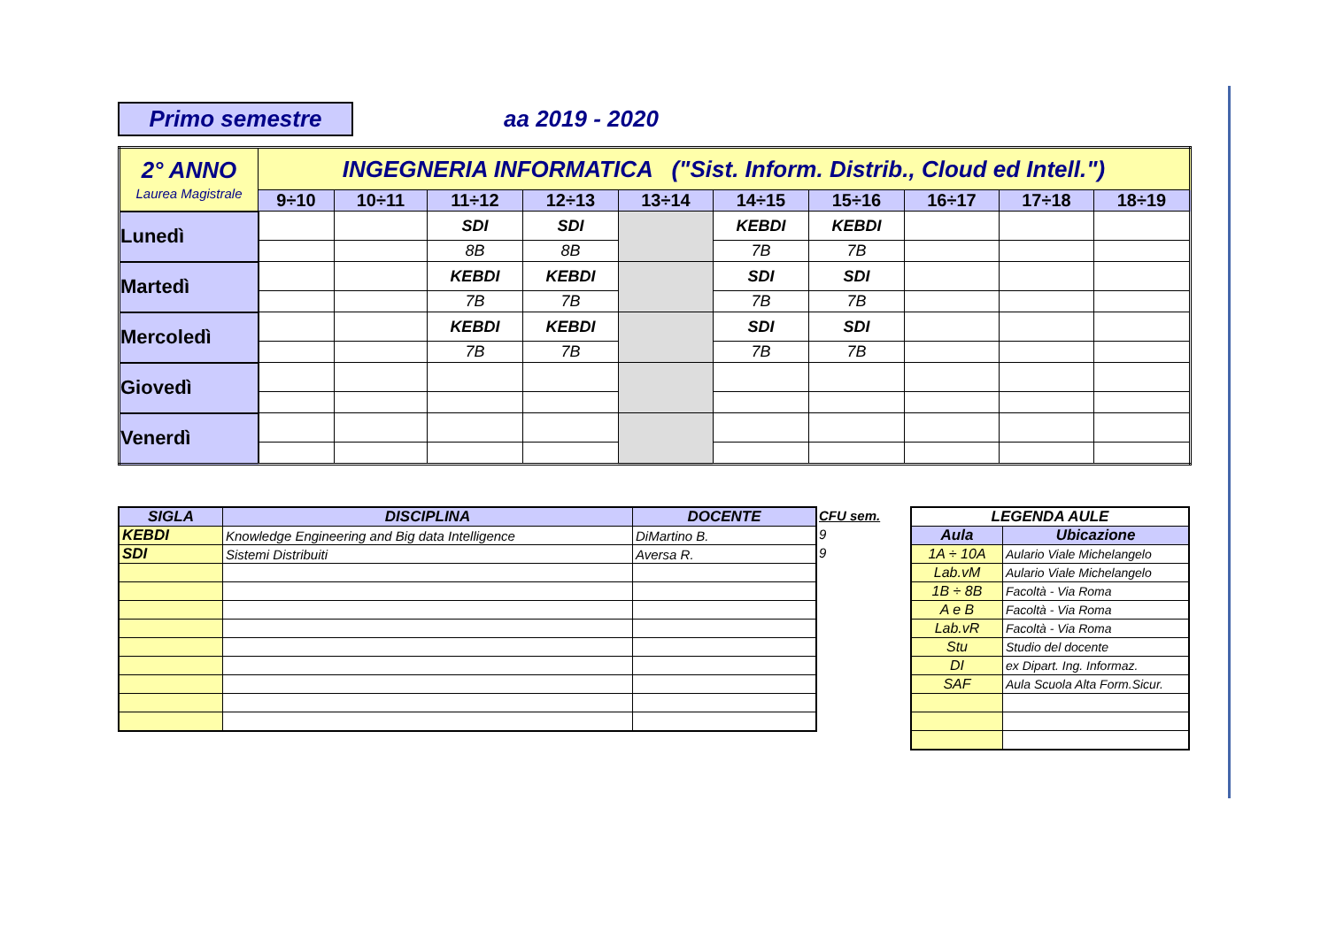Primo semestre aa 2019 - 2020
| 2° ANNO Laurea Magistrale | INGEGNERIA INFORMATICA ("Sist. Inform. Distrib., Cloud ed Intell.") | | | | | | | | | |
| | 9÷10 | 10÷11 | 11÷12 | 12÷13 | 13÷14 | 14÷15 | 15÷16 | 16÷17 | 17÷18 | 18÷19 |
| Lunedì | | | SDI | SDI | | KEBDI | KEBDI | | | |
| | | | 8B | 8B | | 7B | 7B | | | |
| Martedì | | | KEBDI | KEBDI | | SDI | SDI | | | |
| | | | 7B | 7B | | 7B | 7B | | | |
| Mercoledì | | | KEBDI | KEBDI | | SDI | SDI | | | |
| | | | 7B | 7B | | 7B | 7B | | | |
| Giovedì | | | | | | | | | | |
| Venerdì | | | | | | | | | | |
| SIGLA | DISCIPLINA | DOCENTE |
| --- | --- | --- |
| KEBDI | Knowledge Engineering and Big data Intelligence | DiMartino B. |
| SDI | Sistemi Distribuiti | Aversa R. |
CFU sem.
9
9
| LEGENDA AULE | |
| --- | --- |
| Aula | Ubicazione |
| 1A ÷ 10A | Aulario Viale Michelangelo |
| Lab.vM | Aulario Viale Michelangelo |
| 1B ÷ 8B | Facoltà - Via Roma |
| A e B | Facoltà - Via Roma |
| Lab.vR | Facoltà - Via Roma |
| Stu | Studio del docente |
| DI | ex Dipart. Ing. Informaz. |
| SAF | Aula Scuola Alta Form.Sicur. |